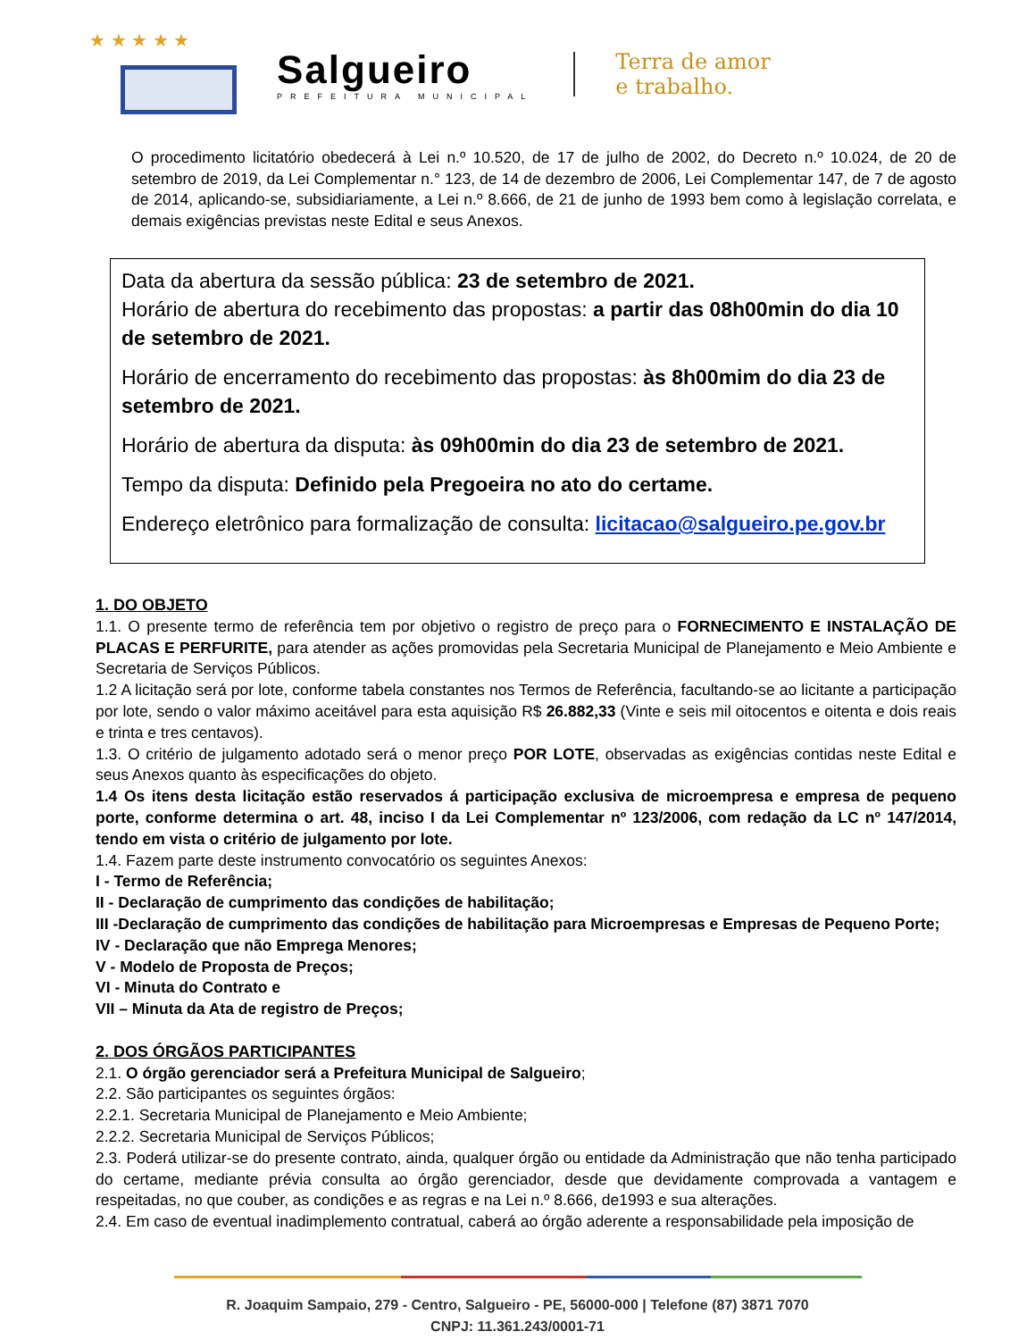★ ★ ★ ★ ★
Salgueiro
PREFEITURA MUNICIPAL
Terra de amor
e trabalho.
O procedimento licitatório obedecerá à Lei n.º 10.520, de 17 de julho de 2002, do Decreto n.º 10.024, de 20 de setembro de 2019, da Lei Complementar n.° 123, de 14 de dezembro de 2006, Lei Complementar 147, de 7 de agosto de 2014, aplicando-se, subsidiariamente, a Lei n.º 8.666, de 21 de junho de 1993 bem como à legislação correlata, e demais exigências previstas neste Edital e seus Anexos.
Data da abertura da sessão pública: 23 de setembro de 2021.
Horário de abertura do recebimento das propostas: a partir das 08h00min do dia 10 de setembro de 2021.
Horário de encerramento do recebimento das propostas: às 8h00mim do dia 23 de setembro de 2021.
Horário de abertura da disputa: às 09h00min do dia 23 de setembro de 2021.
Tempo da disputa: Definido pela Pregoeira no ato do certame.
Endereço eletrônico para formalização de consulta: licitacao@salgueiro.pe.gov.br
1. DO OBJETO
1.1. O presente termo de referência tem por objetivo o registro de preço para o FORNECIMENTO E INSTALAÇÃO DE PLACAS E PERFURITE, para atender as ações promovidas pela Secretaria Municipal de Planejamento e Meio Ambiente e Secretaria de Serviços Públicos.
1.2 A licitação será por lote, conforme tabela constantes nos Termos de Referência, facultando-se ao licitante a participação por lote, sendo o valor máximo aceitável para esta aquisição R$ 26.882,33 (Vinte e seis mil oitocentos e oitenta e dois reais e trinta e tres centavos).
1.3. O critério de julgamento adotado será o menor preço POR LOTE, observadas as exigências contidas neste Edital e seus Anexos quanto às especificações do objeto.
1.4 Os itens desta licitação estão reservados á participação exclusiva de microempresa e empresa de pequeno porte, conforme determina o art. 48, inciso I da Lei Complementar nº 123/2006, com redação da LC nº 147/2014, tendo em vista o critério de julgamento por lote.
1.4. Fazem parte deste instrumento convocatório os seguintes Anexos:
I - Termo de Referência;
II - Declaração de cumprimento das condições de habilitação;
III -Declaração de cumprimento das condições de habilitação para Microempresas e Empresas de Pequeno Porte;
IV - Declaração que não Emprega Menores;
V - Modelo de Proposta de Preços;
VI - Minuta do Contrato e
VII – Minuta da Ata de registro de Preços;
2. DOS ÓRGÃOS PARTICIPANTES
2.1. O órgão gerenciador será a Prefeitura Municipal de Salgueiro;
2.2. São participantes os seguintes órgãos:
2.2.1. Secretaria Municipal de Planejamento e Meio Ambiente;
2.2.2. Secretaria Municipal de Serviços Públicos;
2.3. Poderá utilizar-se do presente contrato, ainda, qualquer órgão ou entidade da Administração que não tenha participado do certame, mediante prévia consulta ao órgão gerenciador, desde que devidamente comprovada a vantagem e respeitadas, no que couber, as condições e as regras e na Lei n.º 8.666, de1993 e sua alterações.
2.4. Em caso de eventual inadimplemento contratual, caberá ao órgão aderente a responsabilidade pela imposição de
R. Joaquim Sampaio, 279 - Centro, Salgueiro - PE, 56000-000 | Telefone (87) 3871 7070
CNPJ: 11.361.243/0001-71